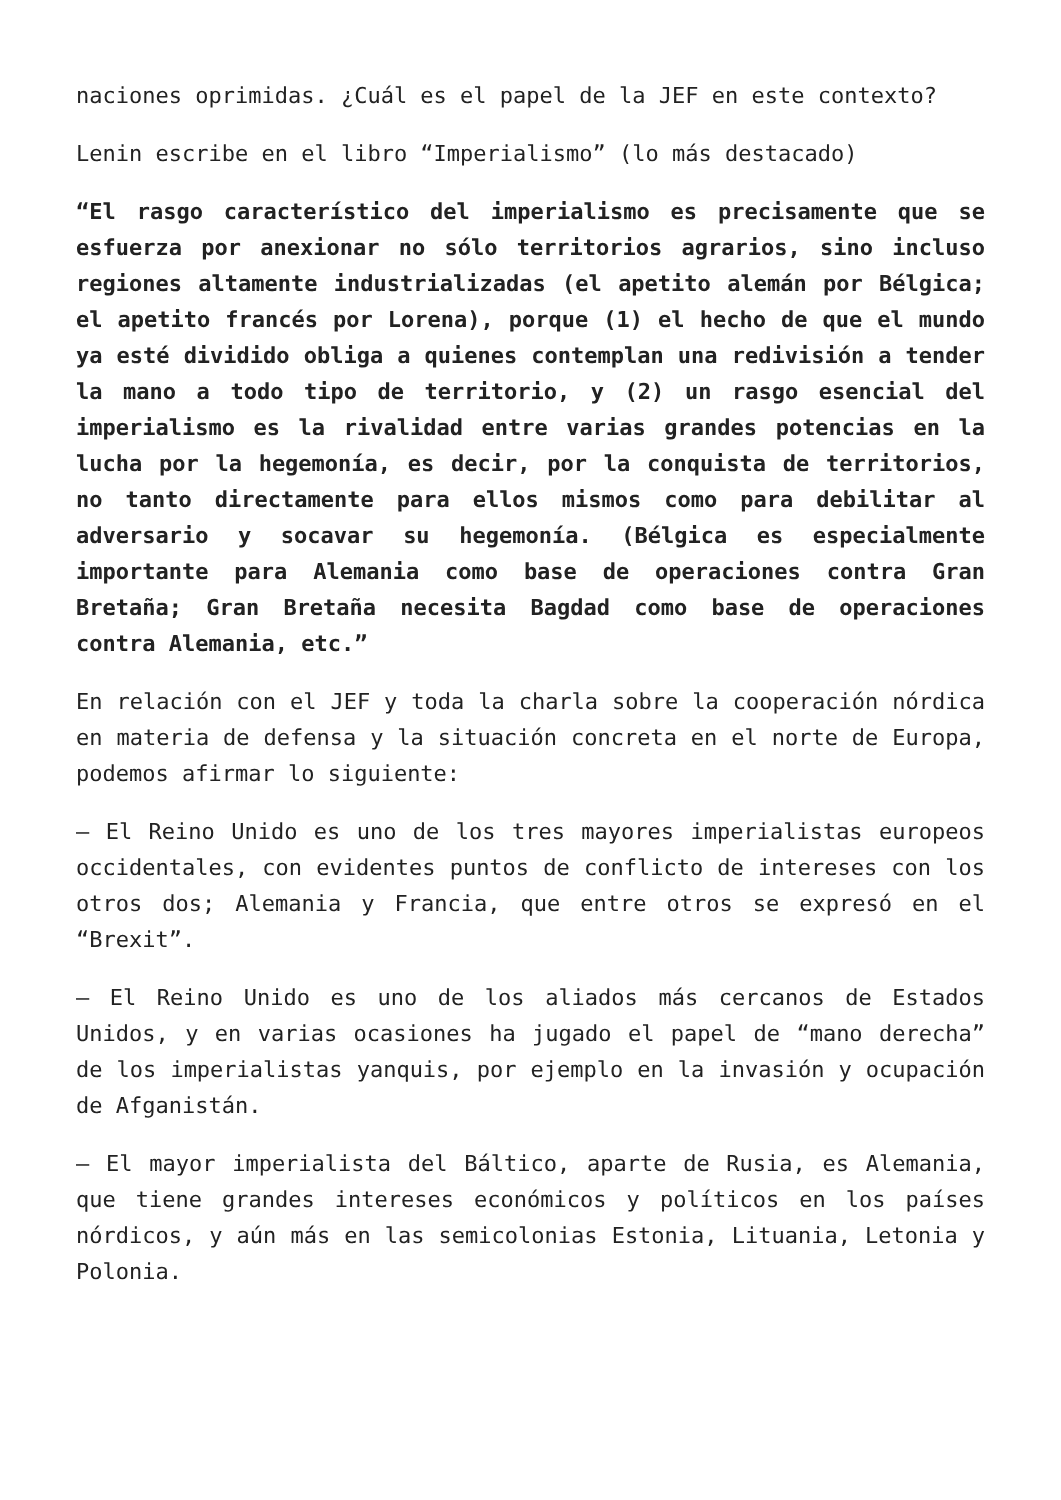naciones oprimidas. ¿Cuál es el papel de la JEF en este contexto?
Lenin escribe en el libro “Imperialismo” (lo más destacado)
“El rasgo característico del imperialismo es precisamente que se esfuerza por anexionar no sólo territorios agrarios, sino incluso regiones altamente industrializadas (el apetito alemán por Bélgica; el apetito francés por Lorena), porque (1) el hecho de que el mundo ya esté dividido obliga a quienes contemplan una redivisión a tender la mano a todo tipo de territorio, y (2) un rasgo esencial del imperialismo es la rivalidad entre varias grandes potencias en la lucha por la hegemonía, es decir, por la conquista de territorios, no tanto directamente para ellos mismos como para debilitar al adversario y socavar su hegemonía. (Bélgica es especialmente importante para Alemania como base de operaciones contra Gran Bretaña; Gran Bretaña necesita Bagdad como base de operaciones contra Alemania, etc.”
En relación con el JEF y toda la charla sobre la cooperación nórdica en materia de defensa y la situación concreta en el norte de Europa, podemos afirmar lo siguiente:
– El Reino Unido es uno de los tres mayores imperialistas europeos occidentales, con evidentes puntos de conflicto de intereses con los otros dos; Alemania y Francia, que entre otros se expresó en el “Brexit”.
– El Reino Unido es uno de los aliados más cercanos de Estados Unidos, y en varias ocasiones ha jugado el papel de “mano derecha” de los imperialistas yanquis, por ejemplo en la invasión y ocupación de Afganistán.
– El mayor imperialista del Báltico, aparte de Rusia, es Alemania, que tiene grandes intereses económicos y políticos en los países nórdicos, y aún más en las semicolonias Estonia, Lituania, Letonia y Polonia.